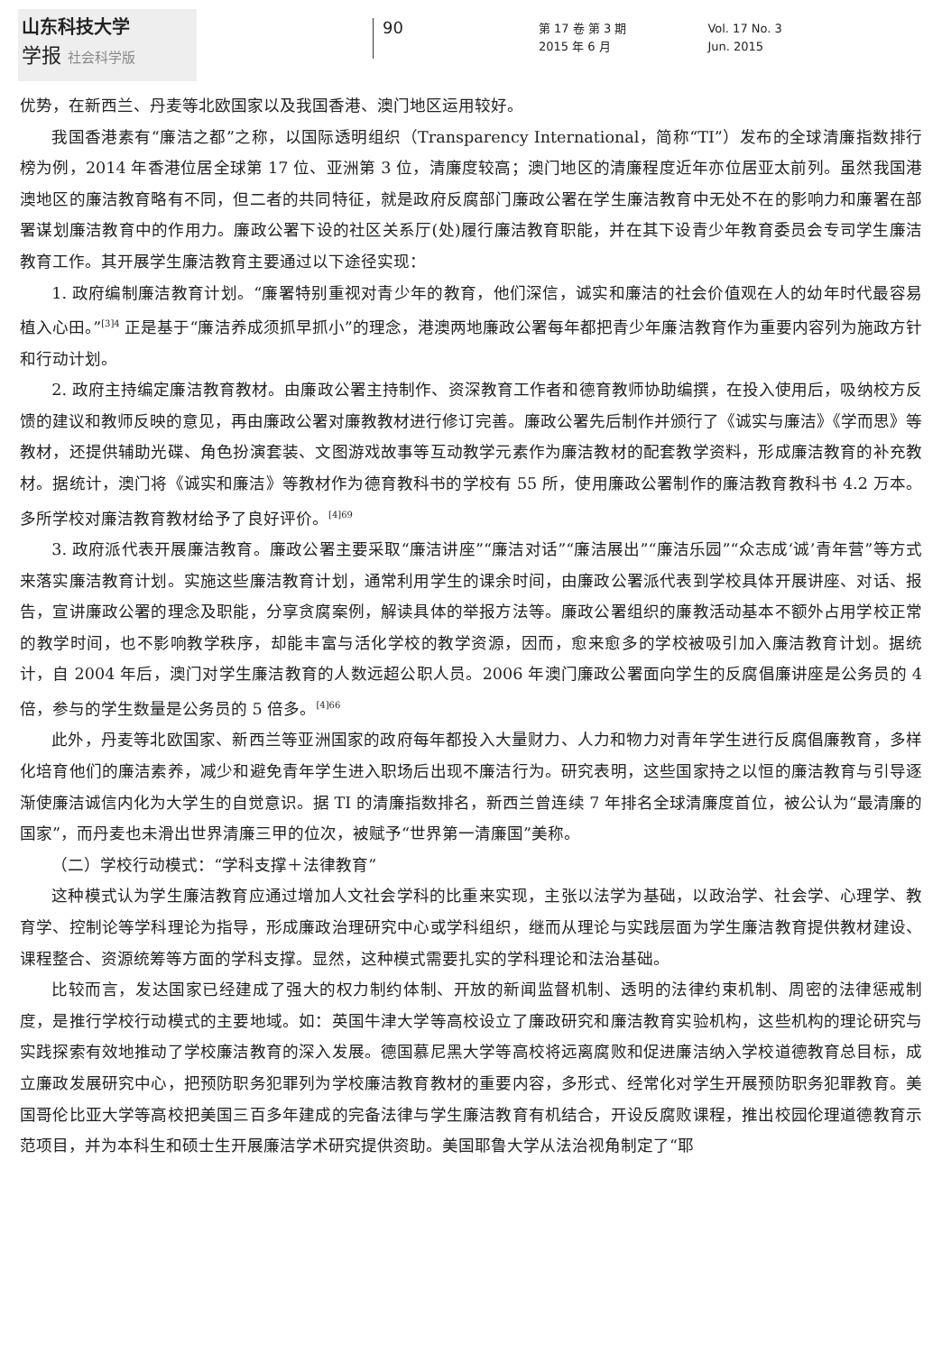山东科技大学
学报 社会科学版
90
第 17 卷 第 3 期
2015 年 6 月
Vol. 17 No. 3
Jun. 2015
优势，在新西兰、丹麦等北欧国家以及我国香港、澳门地区运用较好。
我国香港素有“廉洁之都”之称，以国际透明组织（Transparency International，简称“TI”）发布的全球清廉指数排行榜为例，2014 年香港位居全球第 17 位、亚洲第 3 位，清廉度较高；澳门地区的清廉程度近年亦位居亚太前列。虽然我国港澳地区的廉洁教育略有不同，但二者的共同特征，就是政府反腐部门廉政公署在学生廉洁教育中无处不在的影响力和廉署在部署谋划廉洁教育中的作用力。廉政公署下设的社区关系厅(处)履行廉洁教育职能，并在其下设青少年教育委员会专司学生廉洁教育工作。其开展学生廉洁教育主要通过以下途径实现：
1. 政府编制廉洁教育计划。“廉署特别重视对青少年的教育，他们深信，诚实和廉洁的社会价值观在人的幼年时代最容易植入心田。”<sup>[3]4</sup> 正是基于“廉洁养成须抓早抓小”的理念，港澳两地廉政公署每年都把青少年廉洁教育作为重要内容列为施政方针和行动计划。
2. 政府主持编定廉洁教育教材。由廉政公署主持制作、资深教育工作者和德育教师协助编撰，在投入使用后，吸纳校方反馈的建议和教师反映的意见，再由廉政公署对廉教教材进行修订完善。廉政公署先后制作并颁行了《诚实与廉洁》《学而思》等教材，还提供辅助光碟、角色扮演套装、文图游戏故事等互动教学元素作为廉洁教材的配套教学资料，形成廉洁教育的补充教材。据统计，澳门将《诚实和廉洁》等教材作为德育教科书的学校有 55 所，使用廉政公署制作的廉洁教育教科书 4.2 万本。多所学校对廉洁教育教材给予了良好评价。<sup>[4]69</sup>
3. 政府派代表开展廉洁教育。廉政公署主要采取“廉洁讲座”“廉洁对话”“廉洁展出”“廉洁乐园”“众志成‘诚’青年营”等方式来落实廉洁教育计划。实施这些廉洁教育计划，通常利用学生的课余时间，由廉政公署派代表到学校具体开展讲座、对话、报告，宣讲廉政公署的理念及职能，分享贪腐案例，解读具体的举报方法等。廉政公署组织的廉教活动基本不额外占用学校正常的教学时间，也不影响教学秩序，却能丰富与活化学校的教学资源，因而，愈来愈多的学校被吸引加入廉洁教育计划。据统计，自 2004 年后，澳门对学生廉洁教育的人数远超公职人员。2006 年澳门廉政公署面向学生的反腐倡廉讲座是公务员的 4 倍，参与的学生数量是公务员的 5 倍多。<sup>[4]66</sup>
此外，丹麦等北欧国家、新西兰等亚洲国家的政府每年都投入大量财力、人力和物力对青年学生进行反腐倡廉教育，多样化培育他们的廉洁素养，减少和避免青年学生进入职场后出现不廉洁行为。研究表明，这些国家持之以恒的廉洁教育与引导逐渐使廉洁诚信内化为大学生的自觉意识。据 TI 的清廉指数排名，新西兰曾连续 7 年排名全球清廉度首位，被公认为“最清廉的国家”，而丹麦也未滑出世界清廉三甲的位次，被赋予“世界第一清廉国”美称。
（二）学校行动模式：“学科支撑＋法律教育”
这种模式认为学生廉洁教育应通过增加人文社会学科的比重来实现，主张以法学为基础，以政治学、社会学、心理学、教育学、控制论等学科理论为指导，形成廉政治理研究中心或学科组织，继而从理论与实践层面为学生廉洁教育提供教材建设、课程整合、资源统筹等方面的学科支撑。显然，这种模式需要扎实的学科理论和法治基础。
比较而言，发达国家已经建成了强大的权力制约体制、开放的新闻监督机制、透明的法律约束机制、周密的法律惩戒制度，是推行学校行动模式的主要地域。如：英国牛津大学等高校设立了廉政研究和廉洁教育实验机构，这些机构的理论研究与实践探索有效地推动了学校廉洁教育的深入发展。德国慕尼黑大学等高校将远离腐败和促进廉洁纳入学校道德教育总目标，成立廉政发展研究中心，把预防职务犯罪列为学校廉洁教育教材的重要内容，多形式、经常化对学生开展预防职务犯罪教育。美国哥伦比亚大学等高校把美国三百多年建成的完备法律与学生廉洁教育有机结合，开设反腐败课程，推出校园伦理道德教育示范项目，并为本科生和硕士生开展廉洁学术研究提供资助。美国耶鲁大学从法治视角制定了“耶